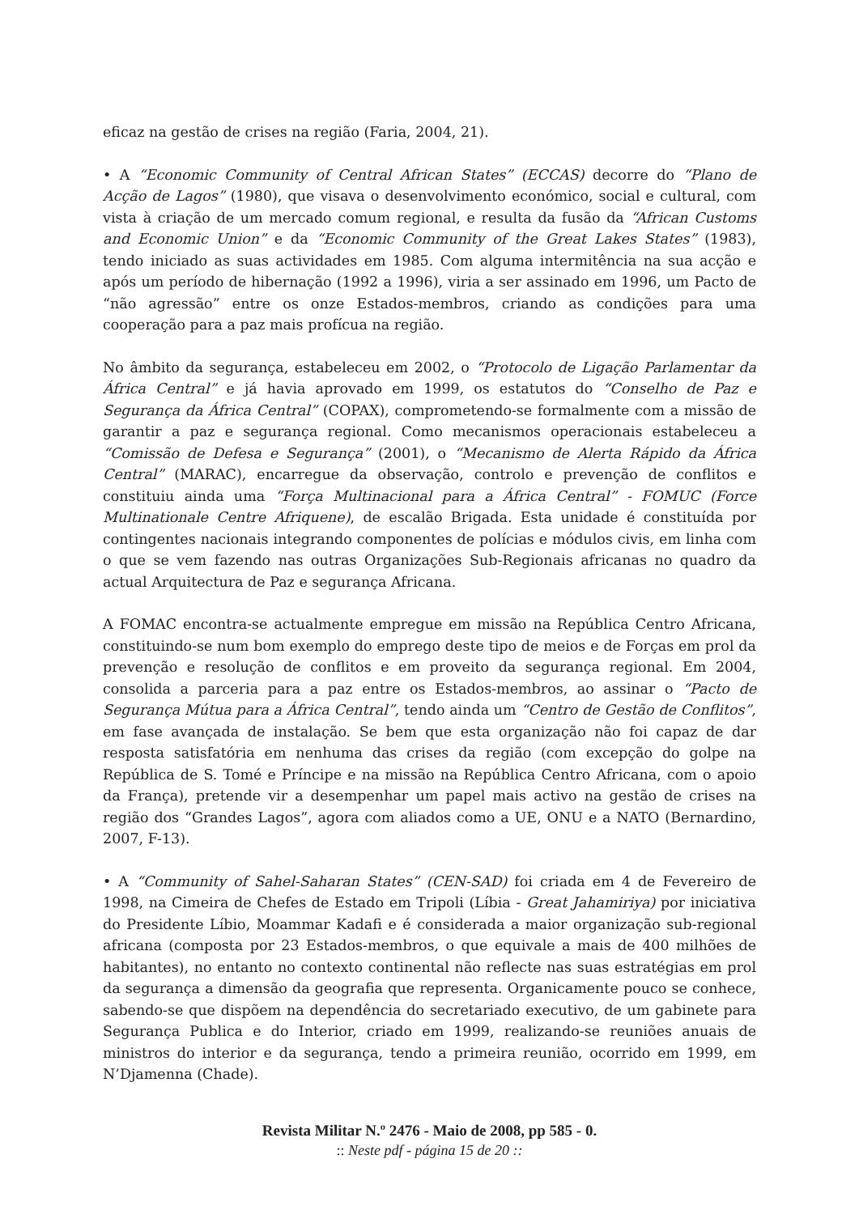eficaz na gestão de crises na região (Faria, 2004, 21).
• A “Economic Community of Central African States” (ECCAS) decorre do “Plano de Acção de Lagos” (1980), que visava o desenvolvimento económico, social e cultural, com vista à criação de um mercado comum regional, e resulta da fusão da “African Customs and Economic Union” e da “Economic Community of the Great Lakes States” (1983), tendo iniciado as suas actividades em 1985. Com alguma intermitência na sua acção e após um período de hibernação (1992 a 1996), viria a ser assinado em 1996, um Pacto de “não agressão” entre os onze Estados-membros, criando as condições para uma cooperação para a paz mais profícua na região.
No âmbito da segurança, estabeleceu em 2002, o “Protocolo de Ligação Parlamentar da África Central” e já havia aprovado em 1999, os estatutos do “Conselho de Paz e Segurança da África Central” (COPAX), comprometendo-se formalmente com a missão de garantir a paz e segurança regional. Como mecanismos operacionais estabeleceu a “Comissão de Defesa e Segurança” (2001), o “Mecanismo de Alerta Rápido da África Central” (MARAC), encarregue da observação, controlo e prevenção de conflitos e constituiu ainda uma “Força Multinacional para a África Central” - FOMUC (Force Multinationale Centre Afriquene), de escalão Brigada. Esta unidade é constituída por contingentes nacionais integrando componentes de polícias e módulos civis, em linha com o que se vem fazendo nas outras Organizações Sub-Regionais africanas no quadro da actual Arquitectura de Paz e segurança Africana.
A FOMAC encontra-se actualmente empregue em missão na República Centro Africana, constituindo-se num bom exemplo do emprego deste tipo de meios e de Forças em prol da prevenção e resolução de conflitos e em proveito da segurança regional. Em 2004, consolida a parceria para a paz entre os Estados-membros, ao assinar o “Pacto de Segurança Mútua para a África Central”, tendo ainda um “Centro de Gestão de Conflitos”, em fase avançada de instalação. Se bem que esta organização não foi capaz de dar resposta satisfatória em nenhuma das crises da região (com excepção do golpe na República de S. Tomé e Príncipe e na missão na República Centro Africana, com o apoio da França), pretende vir a desempenhar um papel mais activo na gestão de crises na região dos “Grandes Lagos”, agora com aliados como a UE, ONU e a NATO (Bernardino, 2007, F-13).
• A “Community of Sahel-Saharan States” (CEN-SAD) foi criada em 4 de Fevereiro de 1998, na Cimeira de Chefes de Estado em Tripoli (Líbia - Great Jahamiriya) por iniciativa do Presidente Líbio, Moammar Kadafi e é considerada a maior organização sub-regional africana (composta por 23 Estados-membros, o que equivale a mais de 400 milhões de habitantes), no entanto no contexto continental não reflecte nas suas estratégias em prol da segurança a dimensão da geografia que representa. Organicamente pouco se conhece, sabendo-se que dispõem na dependência do secretariado executivo, de um gabinete para Segurança Publica e do Interior, criado em 1999, realizando-se reuniões anuais de ministros do interior e da segurança, tendo a primeira reunião, ocorrido em 1999, em N’Djamenna (Chade).
Revista Militar N.º 2476 - Maio de 2008, pp 585 - 0.
:: Neste pdf - página 15 de 20 ::